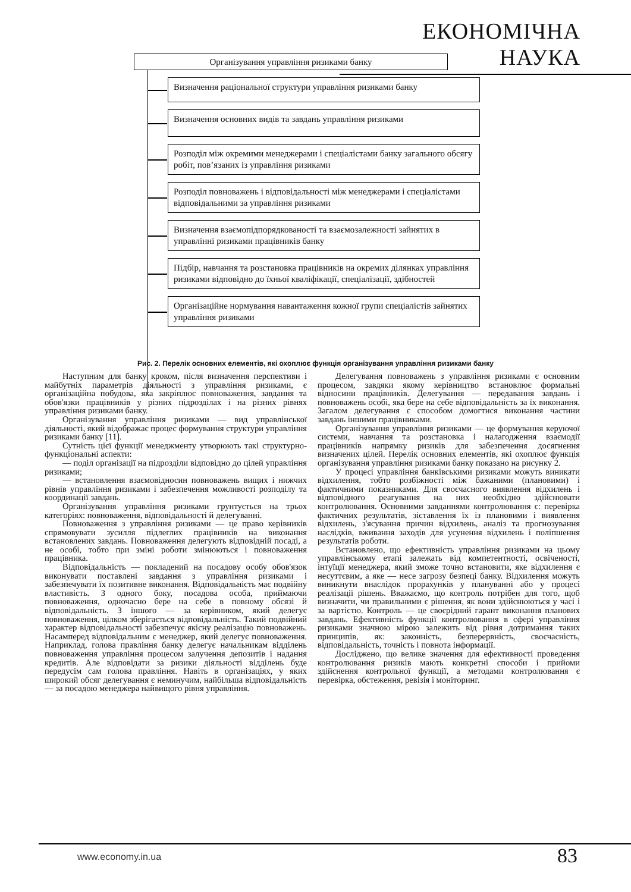ЕКОНОМІЧНА НАУКА
Організування управління ризиками банку
Визначення раціональної структури управління ризиками банку
Визначення основних видів та завдань управління ризиками
Розподіл між окремими менеджерами і спеціалістами банку загального обсягу робіт, пов’язаних із управління ризиками
Розподіл повноважень і відповідальності між менеджерами і спеціалістами відповідальними за управління ризиками
Визначення взаємопідпорядкованості та взаємозалежності зайнятих в управлінні ризиками працівників банку
Підбір, навчання та розстановка працівників на окремих ділянках управління ризиками відповідно до їхньої кваліфікації, спеціалізації, здібностей
Організаційне нормування навантаження кожної групи спеціалістів зайнятих управління ризиками
Рис. 2. Перелік основних елементів, які охоплює функція організування управління ризиками банку
Наступним для банку кроком, після визначення перспективи і майбутніх параметрів діяльності з управління ризиками, є організаційна побудова, яка закріплює повноваження, завдання та обов'язки працівників у різних підрозділах і на різних рівнях управління ризиками банку.
Організування управління ризиками — вид управлінської діяльності, який відображає процес формування структури управління ризиками банку [11].
Сутність цієї функції менеджменту утворюють такі структурно-функціональні аспекти:
— поділ організації на підрозділи відповідно до цілей управління ризиками;
— встановлення взаємовідносин повноважень вищих і нижчих рівнів управління ризиками і забезпечення можливості розподілу та координації завдань.
Організування управління ризиками грунтується на трьох категоріях: повноваження, відповідальності й делегуванні.
Повноваження з управління ризиками — це право керівників спрямовувати зусилля підлеглих працівників на виконання встановлених завдань. Повноваження делегують відповідній посаді, а не особі, тобто при зміні роботи змінюються і повноваження працівника.
Відповідальність — покладений на посадову особу обов'язок виконувати поставлені завдання з управління ризиками і забезпечувати їх позитивне виконання. Відповідальність має подвійну властивість. З одного боку, посадова особа, приймаючи повноваження, одночасно бере на себе в повному обсязі й відповідальність. З іншого — за керівником, який делегує повноваження, цілком зберігається відповідальність. Такий подвійний характер відповідальності забезпечує якісну реалізацію повноважень. Насамперед відповідальним є менеджер, який делегує повноваження. Наприклад, голова правління банку делегує начальникам відділень повноваження управління процесом залучення депозитів і надання кредитів. Але відповідати за ризики діяльності відділень буде передусім сам голова правління. Навіть в організаціях, у яких широкий обсяг делегування є неминучим, найбільша відповідальність — за посадою менеджера найвищого рівня управління.
Делегування повноважень з управління ризиками є основним процесом, завдяки якому керівництво встановлює формальні відносини працівників. Делегування — передавання завдань і повноважень особі, яка бере на себе відповідальність за їх виконання. Загалом делегування є способом домогтися виконання частини завдань іншими працівниками.
Організування управління ризиками — це формування керуючої системи, навчання та розстановка і налагодження взаємодії працівників напрямку ризиків для забезпечення досягнення визначених цілей. Перелік основних елементів, які охоплює функція організування управління ризиками банку показано на рисунку 2.
У процесі управління банківськими ризиками можуть виникати відхилення, тобто розбіжності між бажаними (плановими) і фактичними показниками. Для своєчасного виявлення відхилень і відповідного реагування на них необхідно здійснювати контролювання. Основними завданнями контролювання є: перевірка фактичних результатів, зіставлення їх із плановими і виявлення відхилень, з'ясування причин відхилень, аналіз та прогнозування наслідків, вживання заходів для усунення відхилень і поліпшення результатів роботи.
Встановлено, що ефективність управління ризиками на цьому управлінському етапі залежать від компетентності, освіченості, інтуїції менеджера, який зможе точно встановити, яке відхилення є несуттєвим, а яке — несе загрозу безпеці банку. Відхилення можуть виникнути внаслідок прорахунків у плануванні або у процесі реалізації рішень. Вважаємо, що контроль потрібен для того, щоб визначити, чи правильними є рішення, як вони здійснюються у часі і за вартістю. Контроль — це своєрідний гарант виконання планових завдань. Ефективність функції контролювання в сфері управління ризиками значною мірою залежить від рівня дотримання таких принципів, як: законність, безперервність, своєчасність, відповідальність, точність і повнота інформації.
Досліджено, що велике значення для ефективності проведення контролювання ризиків мають конкретні способи і прийоми здійснення контрольної функції, а методами контролювання є перевірка, обстеження, ревізія і моніторинг.
www.economy.in.ua 83